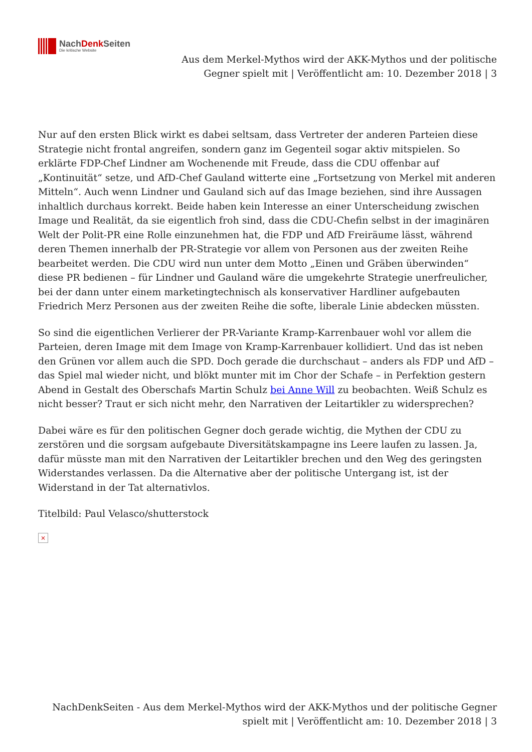NachDenk Seiten
Die kritische Website
Aus dem Merkel-Mythos wird der AKK-Mythos und der politische Gegner spielt mit | Veröffentlicht am: 10. Dezember 2018 | 3
Nur auf den ersten Blick wirkt es dabei seltsam, dass Vertreter der anderen Parteien diese Strategie nicht frontal angreifen, sondern ganz im Gegenteil sogar aktiv mitspielen. So erklärte FDP-Chef Lindner am Wochenende mit Freude, dass die CDU offenbar auf „Kontinuität“ setze, und AfD-Chef Gauland witterte eine „Fortsetzung von Merkel mit anderen Mitteln“. Auch wenn Lindner und Gauland sich auf das Image beziehen, sind ihre Aussagen inhaltlich durchaus korrekt. Beide haben kein Interesse an einer Unterscheidung zwischen Image und Realität, da sie eigentlich froh sind, dass die CDU-Chefin selbst in der imaginären Welt der Polit-PR eine Rolle einzunehmen hat, die FDP und AfD Freiräume lässt, während deren Themen innerhalb der PR-Strategie vor allem von Personen aus der zweiten Reihe bearbeitet werden. Die CDU wird nun unter dem Motto „Einen und Gräben überwinden“ diese PR bedienen – für Lindner und Gauland wäre die umgekehrte Strategie unerfreulicher, bei der dann unter einem marketingtechnisch als konservativer Hardliner aufgebauten Friedrich Merz Personen aus der zweiten Reihe die softe, liberale Linie abdecken müssten.
So sind die eigentlichen Verlierer der PR-Variante Kramp-Karrenbauer wohl vor allem die Parteien, deren Image mit dem Image von Kramp-Karrenbauer kollidiert. Und das ist neben den Grünen vor allem auch die SPD. Doch gerade die durchschaut – anders als FDP und AfD – das Spiel mal wieder nicht, und blökt munter mit im Chor der Schafe – in Perfektion gestern Abend in Gestalt des Oberschafs Martin Schulz bei Anne Will zu beobachten. Weiß Schulz es nicht besser? Traut er sich nicht mehr, den Narrativen der Leitartikler zu widersprechen?
Dabei wäre es für den politischen Gegner doch gerade wichtig, die Mythen der CDU zu zerstören und die sorgsam aufgebaute Diversitätskampagne ins Leere laufen zu lassen. Ja, dafür müsste man mit den Narrativen der Leitartikler brechen und den Weg des geringsten Widerstandes verlassen. Da die Alternative aber der politische Untergang ist, ist der Widerstand in der Tat alternativlos.
Titelbild: Paul Velasco/shutterstock
×
NachDenkSeiten - Aus dem Merkel-Mythos wird der AKK-Mythos und der politische Gegner spielt mit | Veröffentlicht am: 10. Dezember 2018 | 3